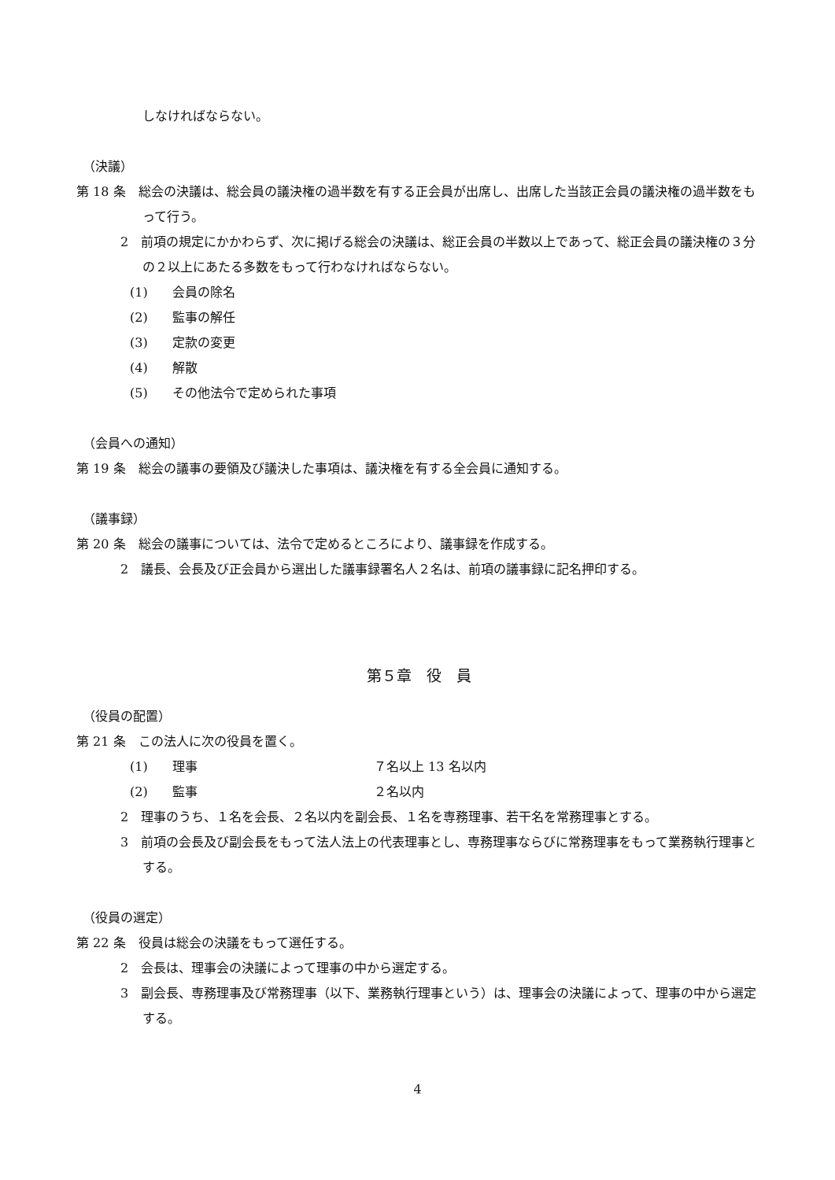しなければならない。
（決議）
第 18 条　総会の決議は、総会員の議決権の過半数を有する正会員が出席し、出席した当該正会員の議決権の過半数をもって行う。
2　前項の規定にかかわらず、次に掲げる総会の決議は、総正会員の半数以上であって、総正会員の議決権の３分の２以上にあたる多数をもって行わなければならない。
(1) 会員の除名
(2) 監事の解任
(3) 定款の変更
(4) 解散
(5) その他法令で定められた事項
（会員への通知）
第 19 条　総会の議事の要領及び議決した事項は、議決権を有する全会員に通知する。
（議事録）
第 20 条　総会の議事については、法令で定めるところにより、議事録を作成する。
2　議長、会長及び正会員から選出した議事録署名人２名は、前項の議事録に記名押印する。
第５章　役　員
（役員の配置）
第 21 条　この法人に次の役員を置く。
(1) 理事 ７名以上 13 名以内
(2) 監事 ２名以内
2　理事のうち、１名を会長、２名以内を副会長、１名を専務理事、若干名を常務理事とする。
3　前項の会長及び副会長をもって法人法上の代表理事とし、専務理事ならびに常務理事をもって業務執行理事とする。
（役員の選定）
第 22 条　役員は総会の決議をもって選任する。
2　会長は、理事会の決議によって理事の中から選定する。
3　副会長、専務理事及び常務理事（以下、業務執行理事という）は、理事会の決議によって、理事の中から選定する。
4